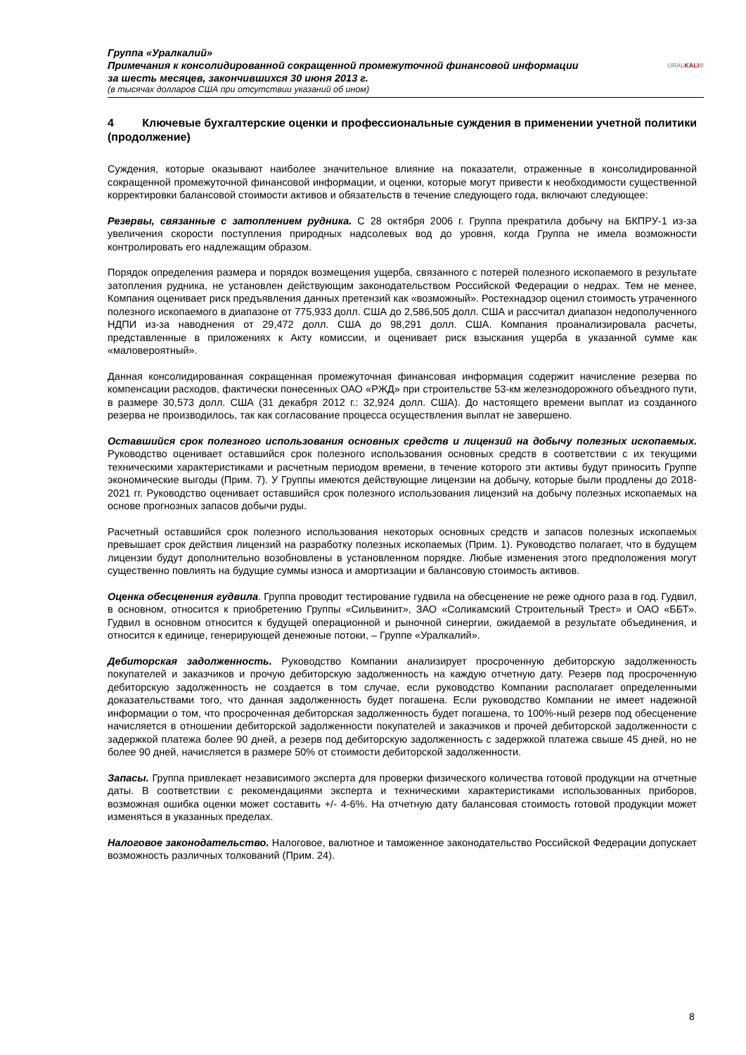Группа «Уралкалий»
Примечания к консолидированной сокращенной промежуточной финансовой информации
за шесть месяцев, закончившихся 30 июня 2013 г.
(в тысячах долларов США при отсутствии указаний об ином)
URALKALI®
4 Ключевые бухгалтерские оценки и профессиональные суждения в применении учетной политики (продолжение)
Суждения, которые оказывают наиболее значительное влияние на показатели, отраженные в консолидированной сокращенной промежуточной финансовой информации, и оценки, которые могут привести к необходимости существенной корректировки балансовой стоимости активов и обязательств в течение следующего года, включают следующее:
Резервы, связанные с затоплением рудника. С 28 октября 2006 г. Группа прекратила добычу на БКПРУ-1 из-за увеличения скорости поступления природных надсолевых вод до уровня, когда Группа не имела возможности контролировать его надлежащим образом.
Порядок определения размера и порядок возмещения ущерба, связанного с потерей полезного ископаемого в результате затопления рудника, не установлен действующим законодательством Российской Федерации о недрах. Тем не менее, Компания оценивает риск предъявления данных претензий как «возможный». Ростехнадзор оценил стоимость утраченного полезного ископаемого в диапазоне от 775,933 долл. США до 2,586,505 долл. США и рассчитал диапазон недополученного НДПИ из-за наводнения от 29,472 долл. США до 98,291 долл. США. Компания проанализировала расчеты, представленные в приложениях к Акту комиссии, и оценивает риск взыскания ущерба в указанной сумме как «маловероятный».
Данная консолидированная сокращенная промежуточная финансовая информация содержит начисление резерва по компенсации расходов, фактически понесенных ОАО «РЖД» при строительстве 53-км железнодорожного объездного пути, в размере 30,573 долл. США (31 декабря 2012 г.: 32,924 долл. США). До настоящего времени выплат из созданного резерва не производилось, так как согласование процесса осуществления выплат не завершено.
Оставшийся срок полезного использования основных средств и лицензий на добычу полезных ископаемых. Руководство оценивает оставшийся срок полезного использования основных средств в соответствии с их текущими техническими характеристиками и расчетным периодом времени, в течение которого эти активы будут приносить Группе экономические выгоды (Прим. 7). У Группы имеются действующие лицензии на добычу, которые были продлены до 2018-2021 гг. Руководство оценивает оставшийся срок полезного использования лицензий на добычу полезных ископаемых на основе прогнозных запасов добычи руды.
Расчетный оставшийся срок полезного использования некоторых основных средств и запасов полезных ископаемых превышает срок действия лицензий на разработку полезных ископаемых (Прим. 1). Руководство полагает, что в будущем лицензии будут дополнительно возобновлены в установленном порядке. Любые изменения этого предположения могут существенно повлиять на будущие суммы износа и амортизации и балансовую стоимость активов.
Оценка обесценения гудвила. Группа проводит тестирование гудвила на обесценение не реже одного раза в год. Гудвил, в основном, относится к приобретению Группы «Сильвинит», ЗАО «Соликамский Строительный Трест» и ОАО «ББТ». Гудвил в основном относится к будущей операционной и рыночной синергии, ожидаемой в результате объединения, и относится к единице, генерирующей денежные потоки, – Группе «Уралкалий».
Дебиторская задолженность. Руководство Компании анализирует просроченную дебиторскую задолженность покупателей и заказчиков и прочую дебиторскую задолженность на каждую отчетную дату. Резерв под просроченную дебиторскую задолженность не создается в том случае, если руководство Компании располагает определенными доказательствами того, что данная задолженность будет погашена. Если руководство Компании не имеет надежной информации о том, что просроченная дебиторская задолженность будет погашена, то 100%-ный резерв под обесценение начисляется в отношении дебиторской задолженности покупателей и заказчиков и прочей дебиторской задолженности с задержкой платежа более 90 дней, а резерв под дебиторскую задолженность с задержкой платежа свыше 45 дней, но не более 90 дней, начисляется в размере 50% от стоимости дебиторской задолженности.
Запасы. Группа привлекает независимого эксперта для проверки физического количества готовой продукции на отчетные даты. В соответствии с рекомендациями эксперта и техническими характеристиками использованных приборов, возможная ошибка оценки может составить +/- 4-6%. На отчетную дату балансовая стоимость готовой продукции может изменяться в указанных пределах.
Налоговое законодательство. Налоговое, валютное и таможенное законодательство Российской Федерации допускает возможность различных толкований (Прим. 24).
8